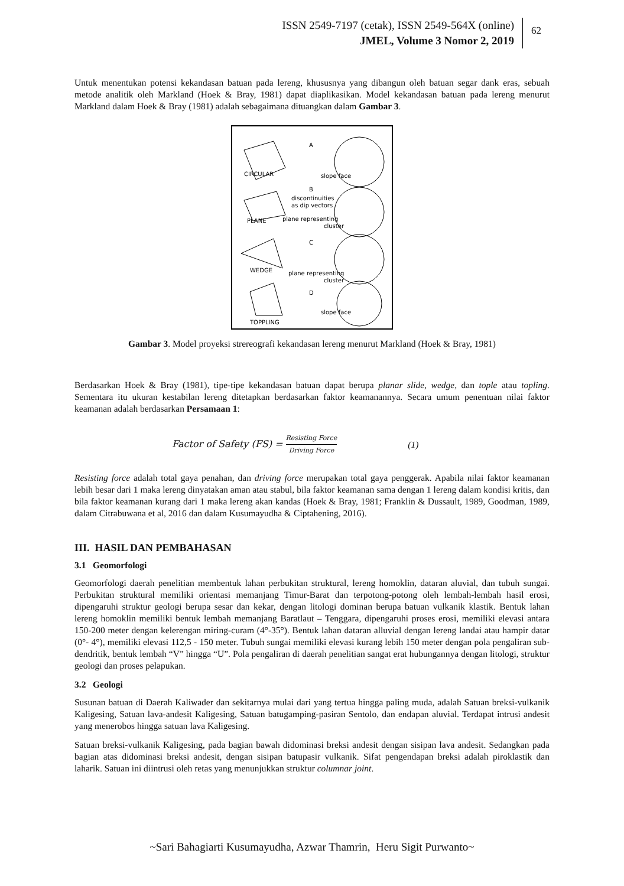ISSN 2549-7197 (cetak), ISSN 2549-564X (online)
JMEL, Volume 3 Nomor 2, 2019
62
Untuk menentukan potensi kekandasan batuan pada lereng, khususnya yang dibangun oleh batuan segar dank eras, sebuah metode analitik oleh Markland (Hoek & Bray, 1981) dapat diaplikasikan. Model kekandasan batuan pada lereng menurut Markland dalam Hoek & Bray (1981) adalah sebagaimana dituangkan dalam Gambar 3.
CIRCULAR
A
slope face
B
discontinuities
as dip vectors
PLANE
plane representing
cluster
C
WEDGE
plane representing
cluster
D
slope face
TOPPLING
Gambar 3. Model proyeksi strereografi kekandasan lereng menurut Markland (Hoek & Bray, 1981)
Berdasarkan Hoek & Bray (1981), tipe-tipe kekandasan batuan dapat berupa planar slide, wedge, dan tople atau topling. Sementara itu ukuran kestabilan lereng ditetapkan berdasarkan faktor keamanannya. Secara umum penentuan nilai faktor keamanan adalah berdasarkan Persamaan 1:
Factor of Safety (FS) = Resisting Force Driving Force (1)
Resisting force adalah total gaya penahan, dan driving force merupakan total gaya penggerak. Apabila nilai faktor keamanan lebih besar dari 1 maka lereng dinyatakan aman atau stabul, bila faktor keamanan sama dengan 1 lereng dalam kondisi kritis, dan bila faktor keamanan kurang dari 1 maka lereng akan kandas (Hoek & Bray, 1981; Franklin & Dussault, 1989, Goodman, 1989, dalam Citrabuwana et al, 2016 dan dalam Kusumayudha & Ciptahening, 2016).
III. HASIL DAN PEMBAHASAN
3.1 Geomorfologi
Geomorfologi daerah penelitian membentuk lahan perbukitan struktural, lereng homoklin, dataran aluvial, dan tubuh sungai. Perbukitan struktural memiliki orientasi memanjang Timur-Barat dan terpotong-potong oleh lembah-lembah hasil erosi, dipengaruhi struktur geologi berupa sesar dan kekar, dengan litologi dominan berupa batuan vulkanik klastik. Bentuk lahan lereng homoklin memiliki bentuk lembah memanjang Baratlaut – Tenggara, dipengaruhi proses erosi, memiliki elevasi antara 150-200 meter dengan kelerengan miring-curam (4°-35°). Bentuk lahan dataran alluvial dengan lereng landai atau hampir datar (0°- 4°), memiliki elevasi 112,5 - 150 meter. Tubuh sungai memiliki elevasi kurang lebih 150 meter dengan pola pengaliran sub-dendritik, bentuk lembah “V” hingga “U”. Pola pengaliran di daerah penelitian sangat erat hubungannya dengan litologi, struktur geologi dan proses pelapukan.
3.2 Geologi
Susunan batuan di Daerah Kaliwader dan sekitarnya mulai dari yang tertua hingga paling muda, adalah Satuan breksi-vulkanik Kaligesing, Satuan lava-andesit Kaligesing, Satuan batugamping-pasiran Sentolo, dan endapan aluvial. Terdapat intrusi andesit yang menerobos hingga satuan lava Kaligesing.
Satuan breksi-vulkanik Kaligesing, pada bagian bawah didominasi breksi andesit dengan sisipan lava andesit. Sedangkan pada bagian atas didominasi breksi andesit, dengan sisipan batupasir vulkanik. Sifat pengendapan breksi adalah piroklastik dan laharik. Satuan ini diintrusi oleh retas yang menunjukkan struktur columnar joint.
~Sari Bahagiarti Kusumayudha, Azwar Thamrin, Heru Sigit Purwanto~